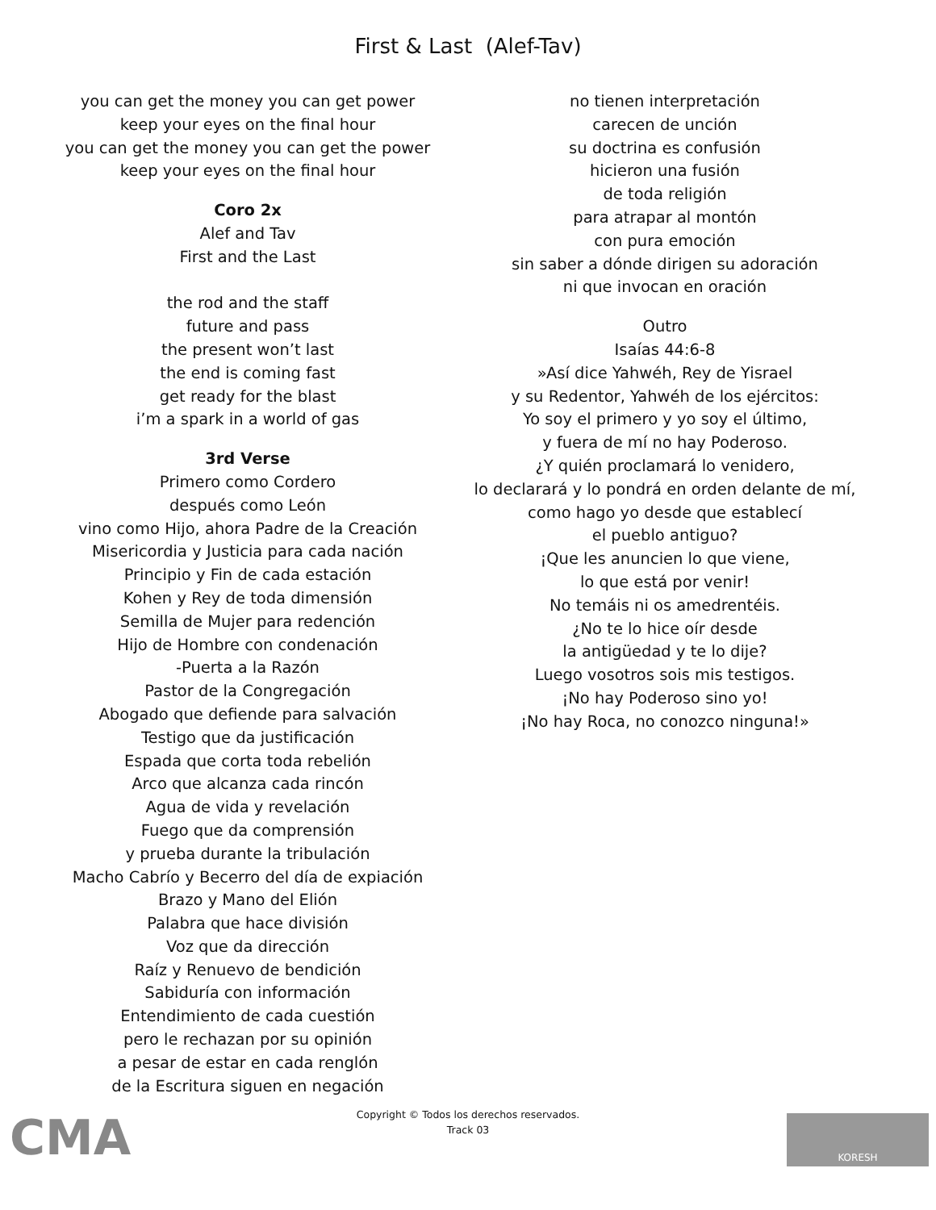First & Last (Alef-Tav)
you can get the money you can get power
keep your eyes on the final hour
you can get the money you can get the power
keep your eyes on the final hour
Coro 2x
Alef and Tav
First and the Last
the rod and the staff
future and pass
the present won’t last
the end is coming fast
get ready for the blast
i’m a spark in a world of gas
3rd Verse
Primero como Cordero
después como León
vino como Hijo, ahora Padre de la Creación
Misericordia y Justicia para cada nación
Principio y Fin de cada estación
Kohen y Rey de toda dimensión
Semilla de Mujer para redención
Hijo de Hombre con condenación
-Puerta a la Razón
Pastor de la Congregación
Abogado que defiende para salvación
Testigo que da justificación
Espada que corta toda rebelión
Arco que alcanza cada rincón
Agua de vida y revelación
Fuego que da comprensión
y prueba durante la tribulación
Macho Cabrío y Becerro del día de expiación
Brazo y Mano del Elión
Palabra que hace división
Voz que da dirección
Raíz y Renuevo de bendición
Sabiduría con información
Entendimiento de cada cuestión
pero le rechazan por su opinión
a pesar de estar en cada renglón
de la Escritura siguen en negación
no tienen interpretación
carecen de unción
su doctrina es confusión
hicieron una fusión
de toda religión
para atrapar al montón
con pura emoción
sin saber a dónde dirigen su adoración
ni que invocan en oración
Outro
Isaías 44:6-8
»Así dice Yahwéh, Rey de Yisrael
y su Redentor, Yahwéh de los ejércitos:
Yo soy el primero y yo soy el último,
y fuera de mí no hay Poderoso.
¿Y quién proclamará lo venidero,
lo declarará y lo pondrá en orden delante de mí,
como hago yo desde que establecí
el pueblo antiguo?
¡Que les anuncien lo que viene,
lo que está por venir!
No temáis ni os amedrentéis.
¿No te lo hice oír desde
la antigüedad y te lo dije?
Luego vosotros sois mis testigos.
¡No hay Poderoso sino yo!
¡No hay Roca, no conozco ninguna!»
Copyright © Todos los derechos reservados.
Track 03
CMA KORESH